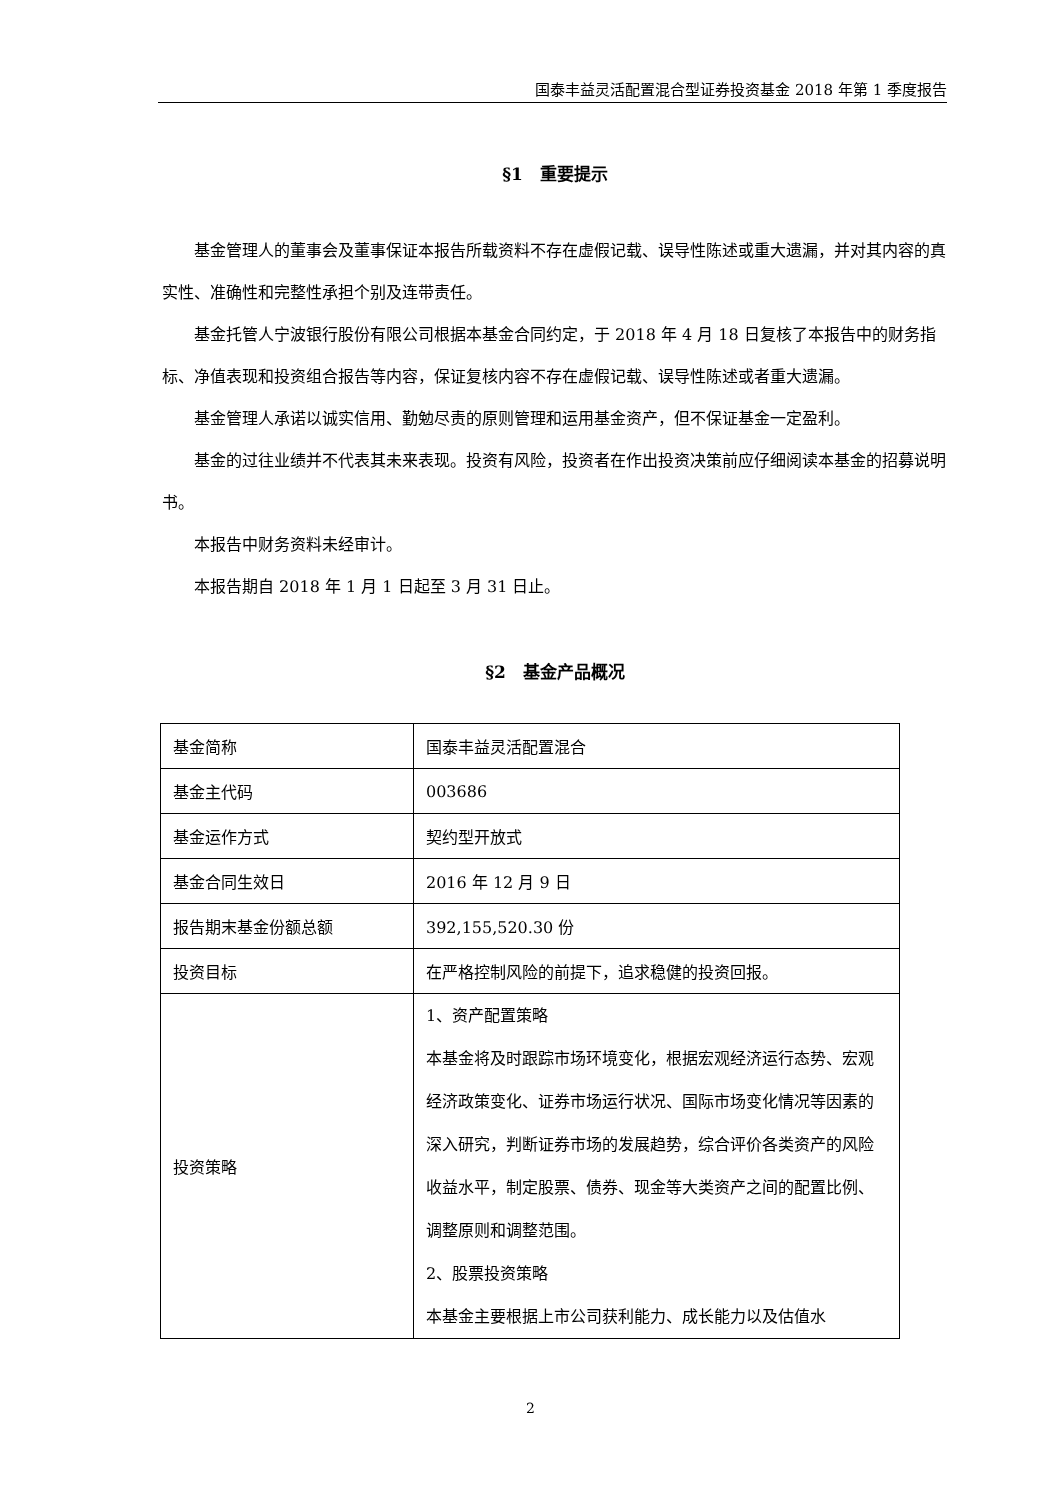国泰丰益灵活配置混合型证券投资基金 2018 年第 1 季度报告
§1　重要提示
基金管理人的董事会及董事保证本报告所载资料不存在虚假记载、误导性陈述或重大遗漏，并对其内容的真实性、准确性和完整性承担个别及连带责任。
基金托管人宁波银行股份有限公司根据本基金合同约定，于 2018 年 4 月 18 日复核了本报告中的财务指标、净值表现和投资组合报告等内容，保证复核内容不存在虚假记载、误导性陈述或者重大遗漏。
基金管理人承诺以诚实信用、勤勉尽责的原则管理和运用基金资产，但不保证基金一定盈利。
基金的过往业绩并不代表其未来表现。投资有风险，投资者在作出投资决策前应仔细阅读本基金的招募说明书。
本报告中财务资料未经审计。
本报告期自 2018 年 1 月 1 日起至 3 月 31 日止。
§2　基金产品概况
| 基金简称 | 国泰丰益灵活配置混合 |
| 基金主代码 | 003686 |
| 基金运作方式 | 契约型开放式 |
| 基金合同生效日 | 2016 年 12 月 9 日 |
| 报告期末基金份额总额 | 392,155,520.30 份 |
| 投资目标 | 在严格控制风险的前提下，追求稳健的投资回报。 |
| 投资策略 | 1、资产配置策略 本基金将及时跟踪市场环境变化，根据宏观经济运行态势、宏观经济政策变化、证券市场运行状况、国际市场变化情况等因素的深入研究，判断证券市场的发展趋势，综合评价各类资产的风险收益水平，制定股票、债券、现金等大类资产之间的配置比例、调整原则和调整范围。 2、股票投资策略 本基金主要根据上市公司获利能力、成长能力以及估值水 |
2